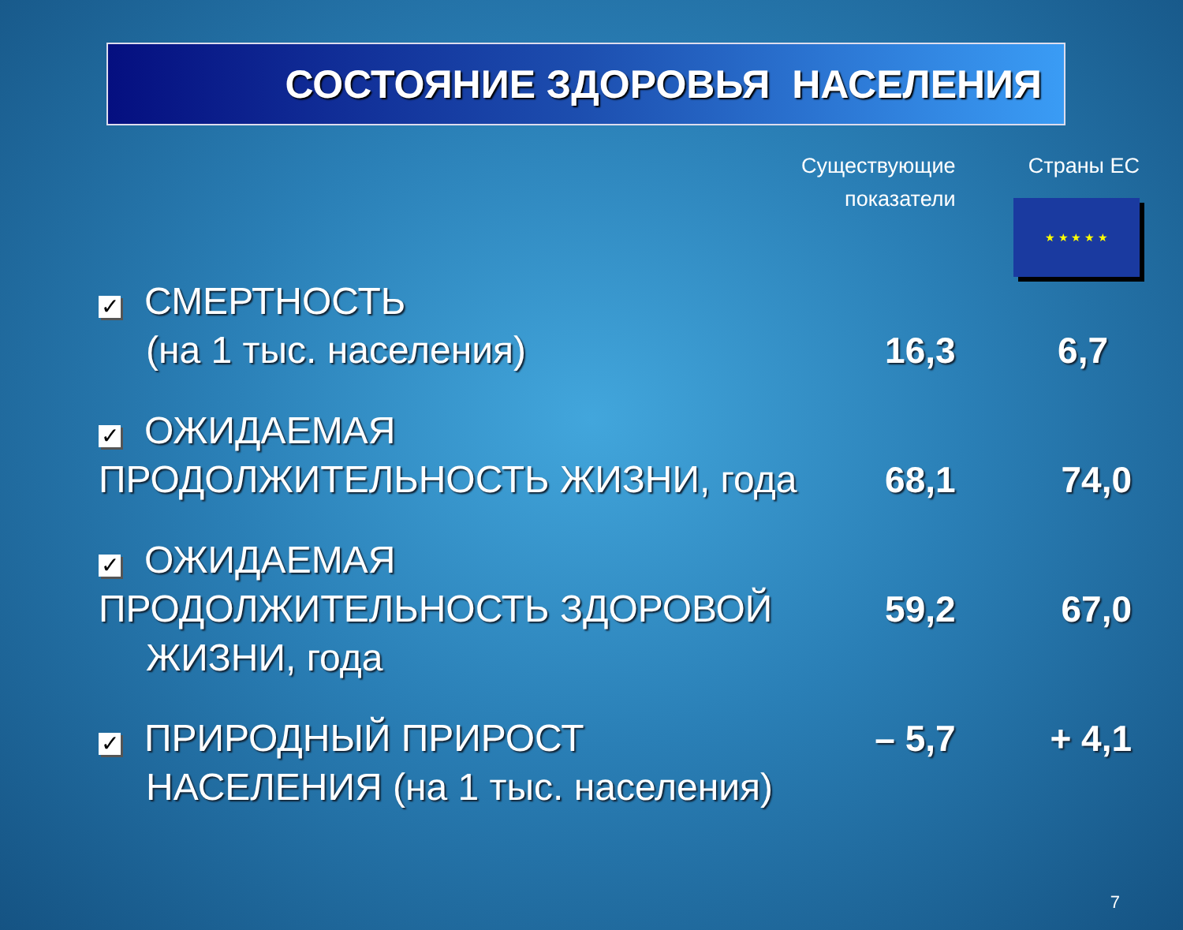СОСТОЯНИЕ ЗДОРОВЬЯ НАСЕЛЕНИЯ
| | Существующие показатели | Страны ЕС ★ ★ ★ ★ ★ |
| --- | --- | --- |
| ✓ СМЕРТНОСТЬ (на 1 тыс. населения) | 16,3 | 6,7 |
| ✓ ОЖИДАЕМАЯ ПРОДОЛЖИТЕЛЬНОСТЬ ЖИЗНИ, года | 68,1 | 74,0 |
| ✓ ОЖИДАЕМАЯ ПРОДОЛЖИТЕЛЬНОСТЬ ЗДОРОВОЙ ЖИЗНИ, года | 59,2 | 67,0 |
| ✓ ПРИРОДНЫЙ ПРИРОСТ НАСЕЛЕНИЯ (на 1 тыс. населения) | – 5,7 | + 4,1 |
7